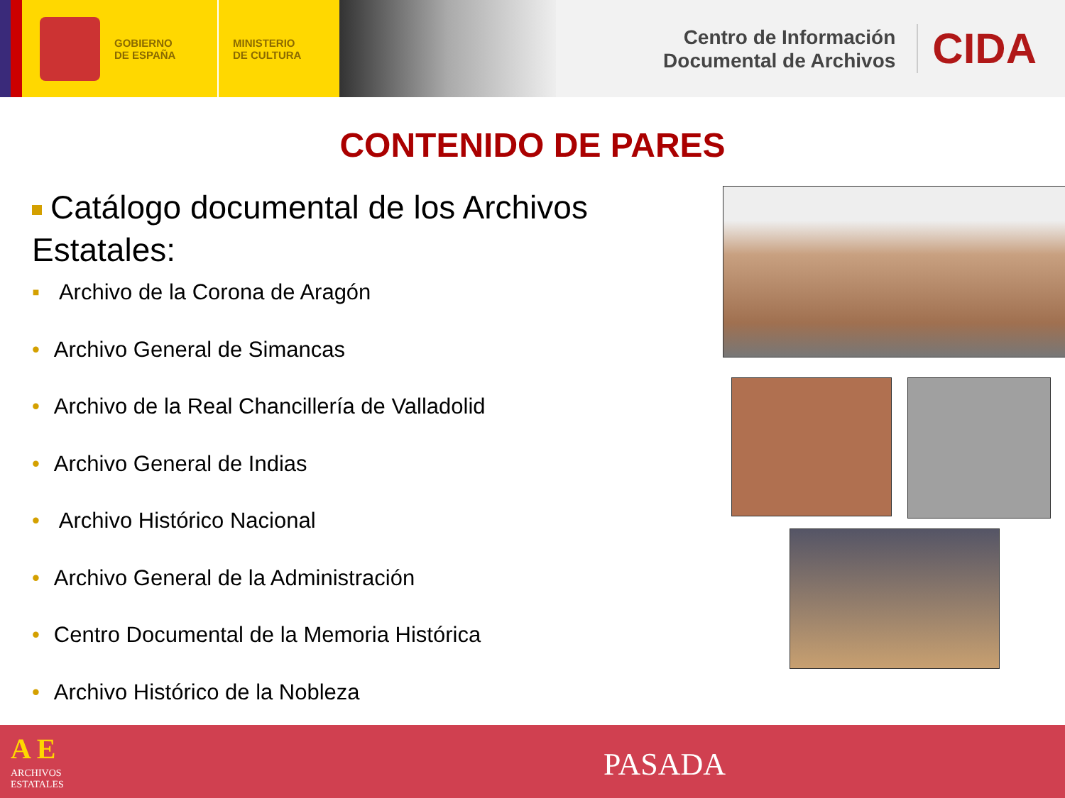GOBIERNO
DE ESPAÑA
MINISTERIO
DE CULTURA
Centro de Información
Documental de Archivos
CIDA
CONTENIDO DE PARES
Catálogo documental de los Archivos Estatales:
▪ Archivo de la Corona de Aragón
• Archivo General de Simancas
• Archivo de la Real Chancillería de Valladolid
• Archivo General de Indias
• Archivo Histórico Nacional
• Archivo General de la Administración
• Centro Documental de la Memoria Histórica
• Archivo Histórico de la Nobleza
A E
ARCHIVOS
ESTATALES
PASADA